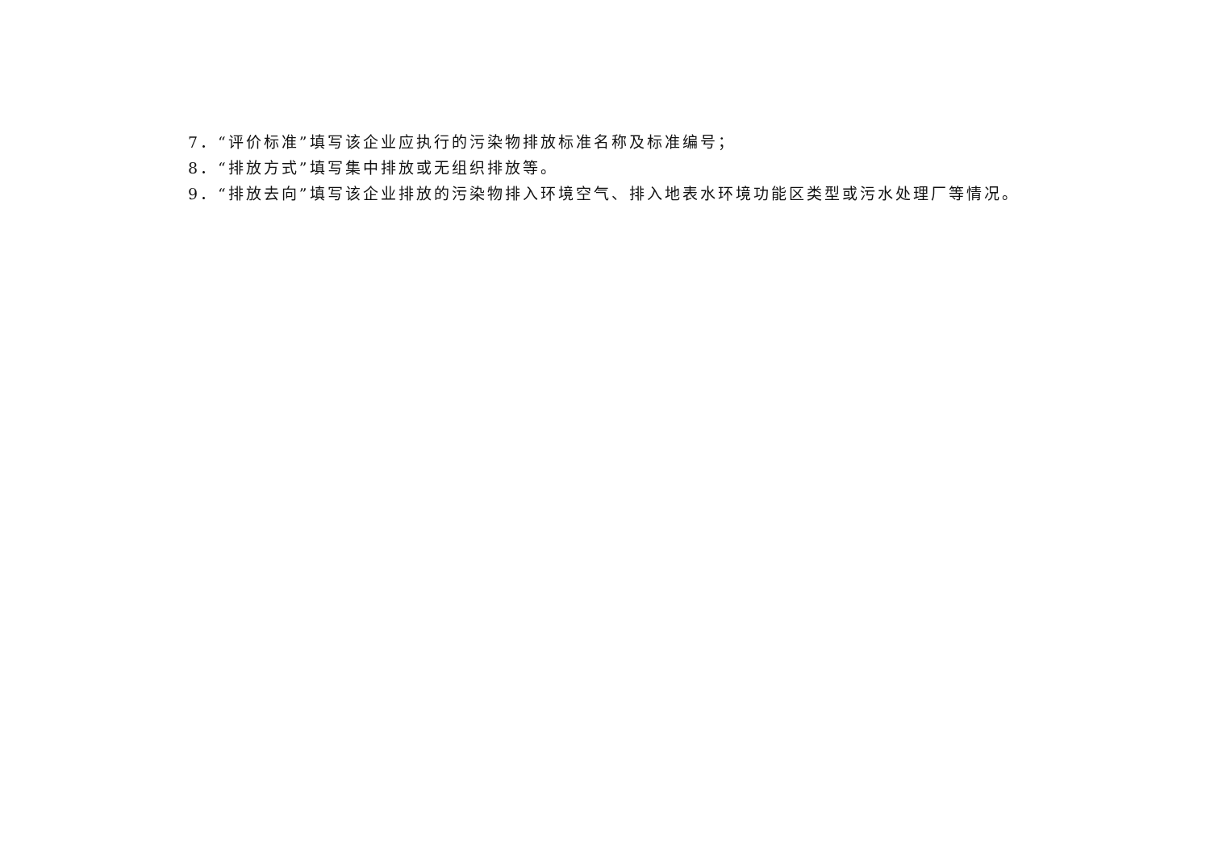7．“评价标准”填写该企业应执行的污染物排放标准名称及标准编号；
8．“排放方式”填写集中排放或无组织排放等。
9．“排放去向”填写该企业排放的污染物排入环境空气、排入地表水环境功能区类型或污水处理厂等情况。